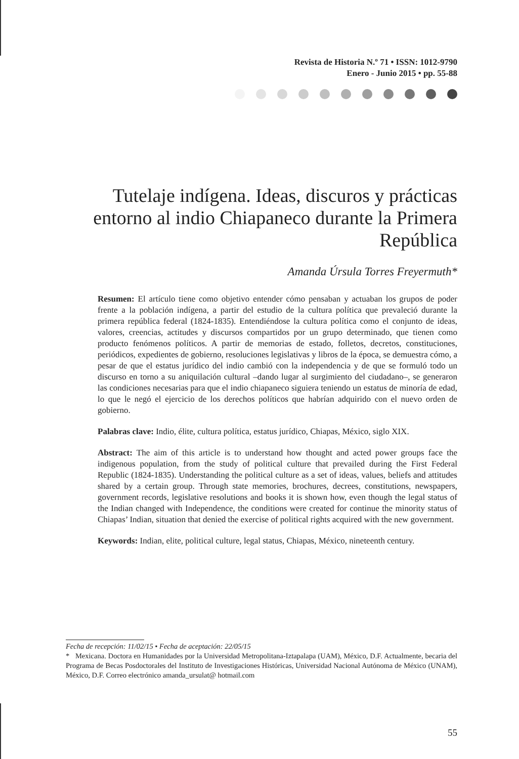Revista de Historia N.º 71 • ISSN: 1012-9790
Enero - Junio 2015 • pp. 55-88
Tutelaje indígena. Ideas, discuros y prácticas entorno al indio Chiapaneco durante la Primera República
Amanda Úrsula Torres Freyermuth*
Resumen: El artículo tiene como objetivo entender cómo pensaban y actuaban los grupos de poder frente a la población indígena, a partir del estudio de la cultura política que prevaleció durante la primera república federal (1824-1835). Entendiéndose la cultura política como el conjunto de ideas, valores, creencias, actitudes y discursos compartidos por un grupo determinado, que tienen como producto fenómenos políticos. A partir de memorias de estado, folletos, decretos, constituciones, periódicos, expedientes de gobierno, resoluciones legislativas y libros de la época, se demuestra cómo, a pesar de que el estatus jurídico del indio cambió con la independencia y de que se formuló todo un discurso en torno a su aniquilación cultural –dando lugar al surgimiento del ciudadano–, se generaron las condiciones necesarias para que el indio chiapaneco siguiera teniendo un estatus de minoría de edad, lo que le negó el ejercicio de los derechos políticos que habrían adquirido con el nuevo orden de gobierno.
Palabras clave: Indio, élite, cultura política, estatus jurídico, Chiapas, México, siglo XIX.
Abstract: The aim of this article is to understand how thought and acted power groups face the indigenous population, from the study of political culture that prevailed during the First Federal Republic (1824-1835). Understanding the political culture as a set of ideas, values, beliefs and attitudes shared by a certain group. Through state memories, brochures, decrees, constitutions, newspapers, government records, legislative resolutions and books it is shown how, even though the legal status of the Indian changed with Independence, the conditions were created for continue the minority status of Chiapas’ Indian, situation that denied the exercise of political rights acquired with the new government.
Keywords: Indian, elite, political culture, legal status, Chiapas, México, nineteenth century.
Fecha de recepción: 11/02/15 • Fecha de aceptación: 22/05/15
* Mexicana. Doctora en Humanidades por la Universidad Metropolitana-Iztapalapa (UAM), México, D.F. Actualmente, becaria del Programa de Becas Posdoctorales del Instituto de Investigaciones Históricas, Universidad Nacional Autónoma de México (UNAM), México, D.F. Correo electrónico amanda_ursulat@ hotmail.com
55